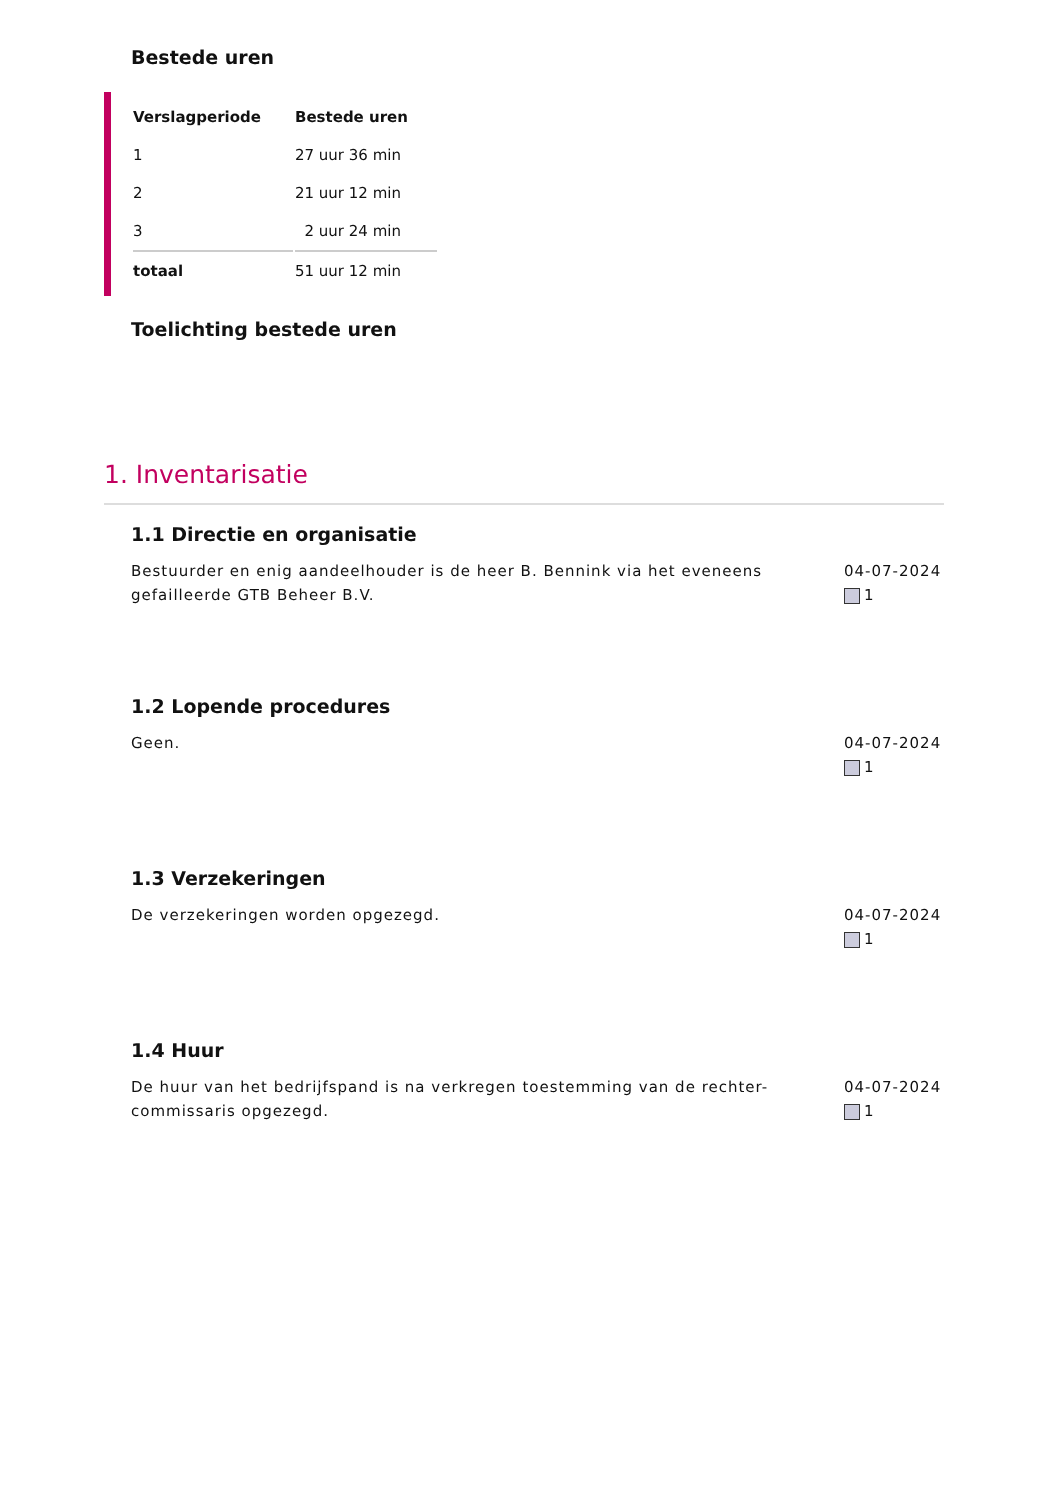Bestede uren
| Verslagperiode | Bestede uren |
| --- | --- |
| 1 | 27 uur 36 min |
| 2 | 21 uur 12 min |
| 3 | 2 uur 24 min |
| totaal | 51 uur 12 min |
Toelichting bestede uren
1. Inventarisatie
1.1 Directie en organisatie
Bestuurder en enig aandeelhouder is de heer B. Bennink via het eveneens gefailleerde GTB Beheer B.V.
04-07-2024
1
1.2 Lopende procedures
Geen. 04-07-2024
1
1.3 Verzekeringen
De verzekeringen worden opgezegd. 04-07-2024
1
1.4 Huur
De huur van het bedrijfspand is na verkregen toestemming van de rechter-commissaris opgezegd.
04-07-2024
1